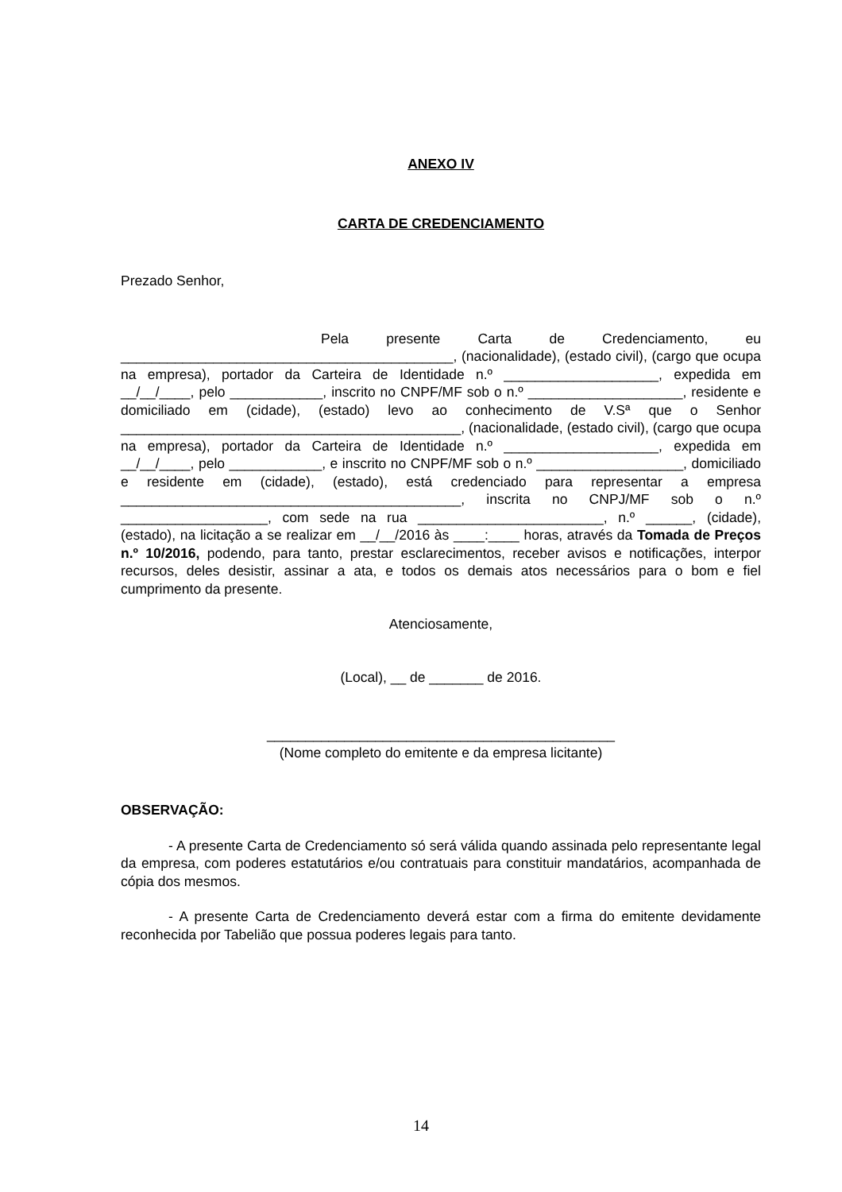ANEXO IV
CARTA DE CREDENCIAMENTO
Prezado Senhor,
Pela presente Carta de Credenciamento, eu ___________________________________________, (nacionalidade), (estado civil), (cargo que ocupa na empresa), portador da Carteira de Identidade n.º ____________________, expedida em __/__/____, pelo ____________, inscrito no CNPF/MF sob o n.º ____________________, residente e domiciliado em (cidade), (estado) levo ao conhecimento de V.Sª que o Senhor ____________________________________________, (nacionalidade, (estado civil), (cargo que ocupa na empresa), portador da Carteira de Identidade n.º ____________________, expedida em __/__/____, pelo ____________, e inscrito no CNPF/MF sob o n.º ___________________, domiciliado e residente em (cidade), (estado), está credenciado para representar a empresa ____________________________________________, inscrita no CNPJ/MF sob o n.º ___________________, com sede na rua ________________________, n.º ______, (cidade), (estado), na licitação a se realizar em __/__/2016 às ____:____ horas, através da Tomada de Preços n.º 10/2016, podendo, para tanto, prestar esclarecimentos, receber avisos e notificações, interpor recursos, deles desistir, assinar a ata, e todos os demais atos necessários para o bom e fiel cumprimento da presente.
Atenciosamente,
(Local), __ de _______ de 2016.
_____________________________________________
(Nome completo do emitente e da empresa licitante)
OBSERVAÇÃO:
- A presente Carta de Credenciamento só será válida quando assinada pelo representante legal da empresa, com poderes estatutários e/ou contratuais para constituir mandatários, acompanhada de cópia dos mesmos.
- A presente Carta de Credenciamento deverá estar com a firma do emitente devidamente reconhecida por Tabelião que possua poderes legais para tanto.
14